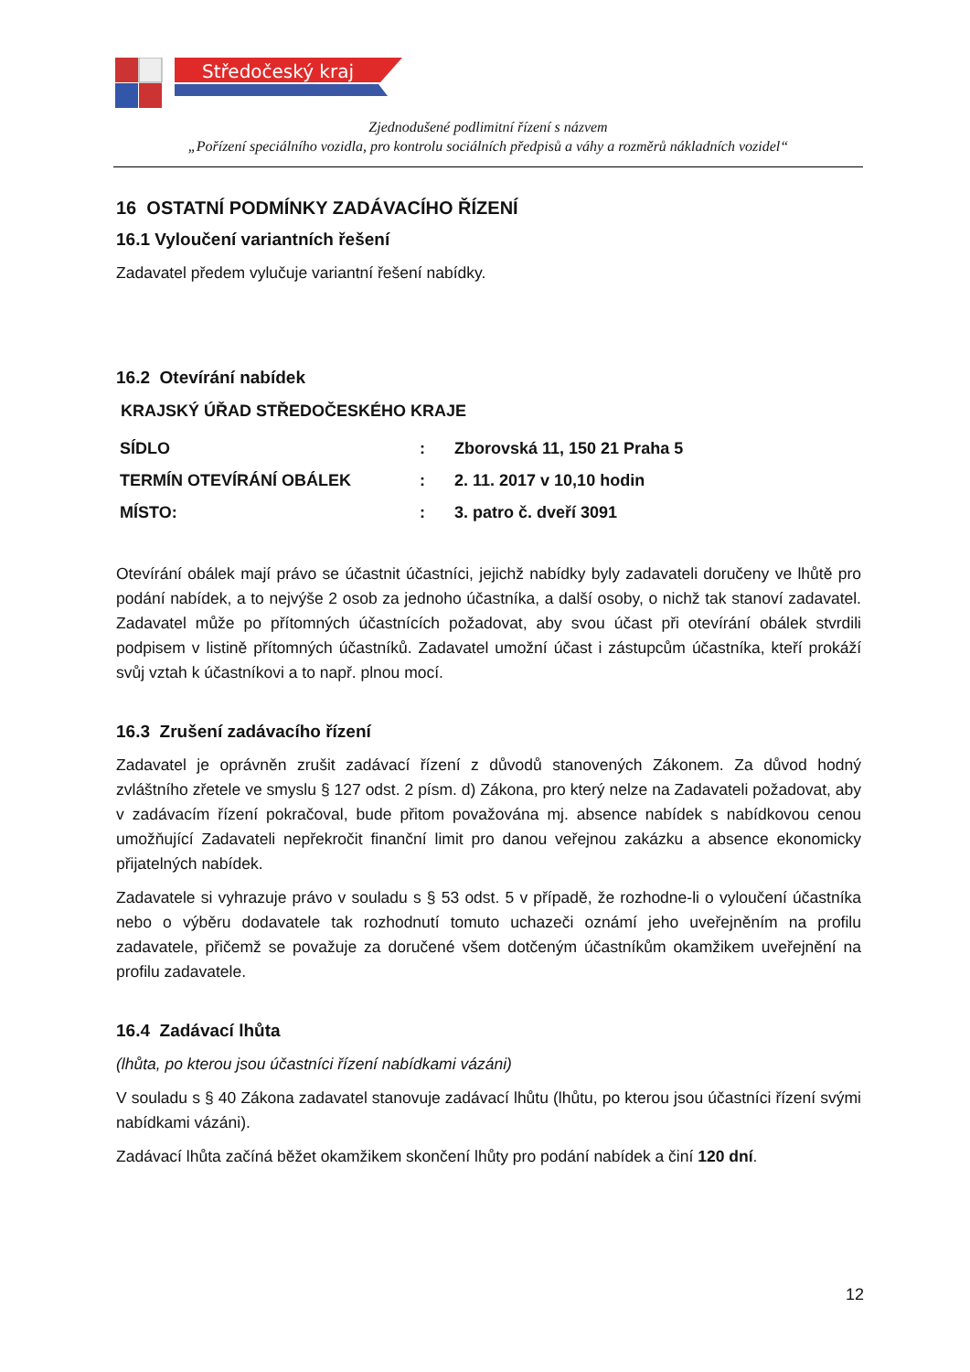Středočeský kraj
Zjednodušené podlimitní řízení s názvem
„Pořízení speciálního vozidla, pro kontrolu sociálních předpisů a váhy a rozměrů nákladních vozidel“
16 OSTATNÍ PODMÍNKY ZADÁVACÍHO ŘÍZENÍ
16.1 Vyloučení variantních řešení
Zadavatel předem vylučuje variantní řešení nabídky.
16.2 Otevírání nabídek
KRAJSKÝ ÚŘAD STŘEDOČESKÉHO KRAJE
| SÍDLO | : | Zborovská 11, 150 21 Praha 5 |
| TERMÍN OTEVÍRÁNÍ OBÁLEK | : | 2. 11. 2017 v 10,10 hodin |
| MÍSTO: | : | 3. patro č. dveří 3091 |
Otevírání obálek mají právo se účastnit účastníci, jejichž nabídky byly zadavateli doručeny ve lhůtě pro podání nabídek, a to nejvýše 2 osob za jednoho účastníka, a další osoby, o nichž tak stanoví zadavatel. Zadavatel může po přítomných účastnících požadovat, aby svou účast při otevírání obálek stvrdili podpisem v listině přítomných účastníků. Zadavatel umožní účast i zástupcům účastníka, kteří prokáží svůj vztah k účastníkovi a to např. plnou mocí.
16.3 Zrušení zadávacího řízení
Zadavatel je oprávněn zrušit zadávací řízení z důvodů stanovených Zákonem. Za důvod hodný zvláštního zřetele ve smyslu § 127 odst. 2 písm. d) Zákona, pro který nelze na Zadavateli požadovat, aby v zadávacím řízení pokračoval, bude přitom považována mj. absence nabídek s nabídkovou cenou umožňující Zadavateli nepřekročit finanční limit pro danou veřejnou zakázku a absence ekonomicky přijatelných nabídek.
Zadavatele si vyhrazuje právo v souladu s § 53 odst. 5 v případě, že rozhodne-li o vyloučení účastníka nebo o výběru dodavatele tak rozhodnutí tomuto uchazeči oznámí jeho uveřejněním na profilu zadavatele, přičemž se považuje za doručené všem dotčeným účastníkům okamžikem uveřejnění na profilu zadavatele.
16.4 Zadávací lhůta
(lhůta, po kterou jsou účastníci řízení nabídkami vázáni)
V souladu s § 40 Zákona zadavatel stanovuje zadávací lhůtu (lhůtu, po kterou jsou účastníci řízení svými nabídkami vázáni).
Zadávací lhůta začíná běžet okamžikem skončení lhůty pro podání nabídek a činí 120 dní.
12